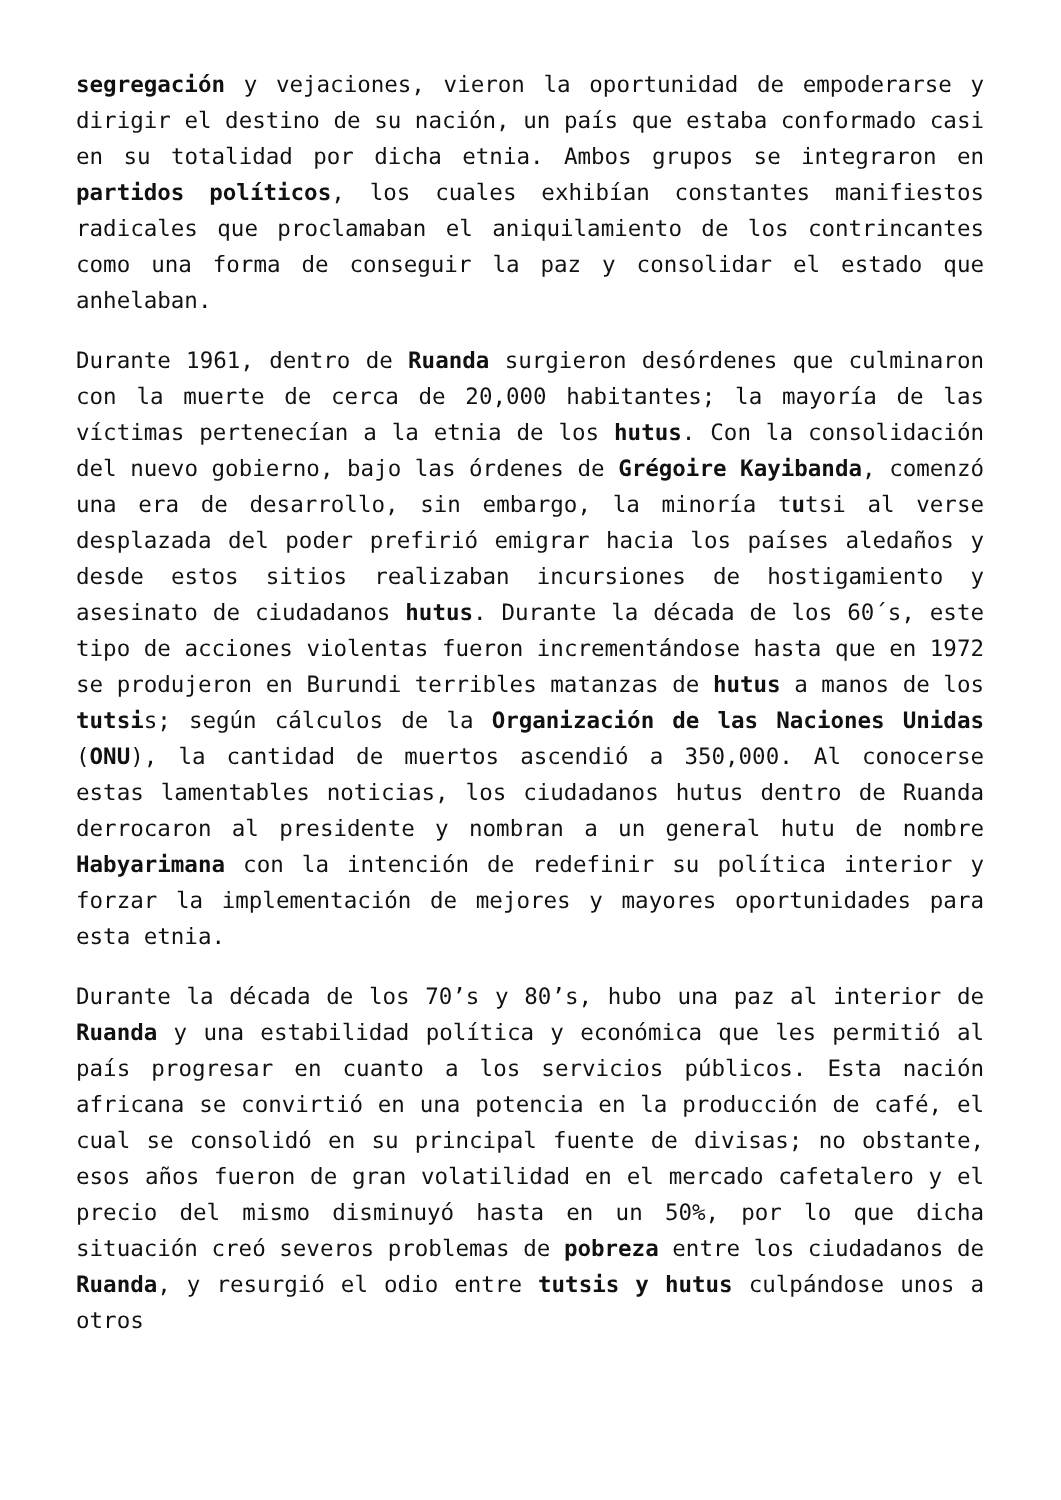segregación y vejaciones, vieron la oportunidad de empoderarse y dirigir el destino de su nación, un país que estaba conformado casi en su totalidad por dicha etnia. Ambos grupos se integraron en partidos políticos, los cuales exhibían constantes manifiestos radicales que proclamaban el aniquilamiento de los contrincantes como una forma de conseguir la paz y consolidar el estado que anhelaban.
Durante 1961, dentro de Ruanda surgieron desórdenes que culminaron con la muerte de cerca de 20,000 habitantes; la mayoría de las víctimas pertenecían a la etnia de los hutus. Con la consolidación del nuevo gobierno, bajo las órdenes de Grégoire Kayibanda, comenzó una era de desarrollo, sin embargo, la minoría tutsi al verse desplazada del poder prefirió emigrar hacia los países aledaños y desde estos sitios realizaban incursiones de hostigamiento y asesinato de ciudadanos hutus. Durante la década de los 60´s, este tipo de acciones violentas fueron incrementándose hasta que en 1972 se produjeron en Burundi terribles matanzas de hutus a manos de los tutsis; según cálculos de la Organización de las Naciones Unidas (ONU), la cantidad de muertos ascendió a 350,000. Al conocerse estas lamentables noticias, los ciudadanos hutus dentro de Ruanda derrocaron al presidente y nombran a un general hutu de nombre Habyarimana con la intención de redefinir su política interior y forzar la implementación de mejores y mayores oportunidades para esta etnia.
Durante la década de los 70’s y 80’s, hubo una paz al interior de Ruanda y una estabilidad política y económica que les permitió al país progresar en cuanto a los servicios públicos. Esta nación africana se convirtió en una potencia en la producción de café, el cual se consolidó en su principal fuente de divisas; no obstante, esos años fueron de gran volatilidad en el mercado cafetalero y el precio del mismo disminuyó hasta en un 50%, por lo que dicha situación creó severos problemas de pobreza entre los ciudadanos de Ruanda, y resurgió el odio entre tutsis y hutus culpándose unos a otros